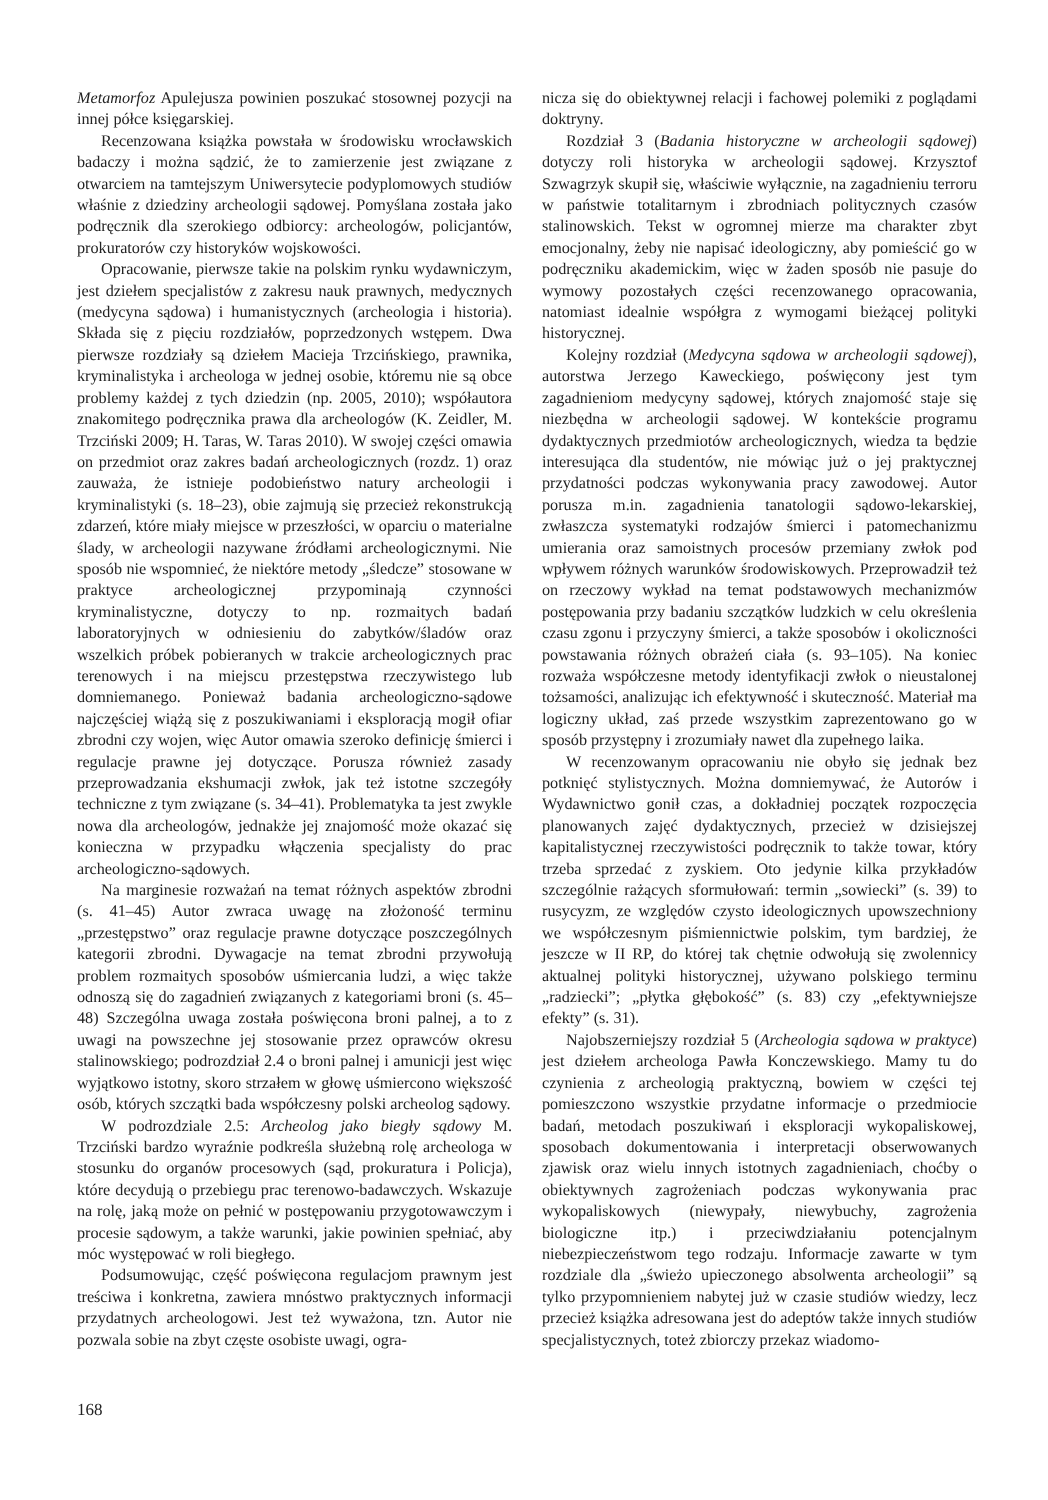Metamorfoz Apulejusza powinien poszukać stosownej pozycji na innej półce księgarskiej.
Recenzowana książka powstała w środowisku wrocławskich badaczy i można sądzić, że to zamierzenie jest związane z otwarciem na tamtejszym Uniwersytecie podyplomowych studiów właśnie z dziedziny archeologii sądowej. Pomyślana została jako podręcznik dla szerokiego odbiorcy: archeologów, policjantów, prokuratorów czy historyków wojskowości.
Opracowanie, pierwsze takie na polskim rynku wydawniczym, jest dziełem specjalistów z zakresu nauk prawnych, medycznych (medycyna sądowa) i humanistycznych (archeologia i historia). Składa się z pięciu rozdziałów, poprzedzonych wstępem. Dwa pierwsze rozdziały są dziełem Macieja Trzcińskiego, prawnika, kryminalistyka i archeologa w jednej osobie, któremu nie są obce problemy każdej z tych dziedzin (np. 2005, 2010); współautora znakomitego podręcznika prawa dla archeologów (K. Zeidler, M. Trzciński 2009; H. Taras, W. Taras 2010). W swojej części omawia on przedmiot oraz zakres badań archeologicznych (rozdz. 1) oraz zauważa, że istnieje podobieństwo natury archeologii i kryminalistyki (s. 18–23), obie zajmują się przecież rekonstrukcją zdarzeń, które miały miejsce w przeszłości, w oparciu o materialne ślady, w archeologii nazywane źródłami archeologicznymi. Nie sposób nie wspomnieć, że niektóre metody „śledcze” stosowane w praktyce archeologicznej przypominają czynności kryminalistyczne, dotyczy to np. rozmaitych badań laboratoryjnych w odniesieniu do zabytków/śladów oraz wszelkich próbek pobieranych w trakcie archeologicznych prac terenowych i na miejscu przestępstwa rzeczywistego lub domniemanego. Ponieważ badania archeologiczno-sądowe najczęściej wiążą się z poszukiwaniami i eksploracją mogił ofiar zbrodni czy wojen, więc Autor omawia szeroko definicję śmierci i regulacje prawne jej dotyczące. Porusza również zasady przeprowadzania ekshumacji zwłok, jak też istotne szczegóły techniczne z tym związane (s. 34–41). Problematyka ta jest zwykle nowa dla archeologów, jednakże jej znajomość może okazać się konieczna w przypadku włączenia specjalisty do prac archeologiczno-sądowych.
Na marginesie rozważań na temat różnych aspektów zbrodni (s. 41–45) Autor zwraca uwagę na złożoność terminu „przestępstwo” oraz regulacje prawne dotyczące poszczególnych kategorii zbrodni. Dywagacje na temat zbrodni przywołują problem rozmaitych sposobów uśmiercania ludzi, a więc także odnoszą się do zagadnień związanych z kategoriami broni (s. 45–48) Szczególna uwaga została poświęcona broni palnej, a to z uwagi na powszechne jej stosowanie przez oprawców okresu stalinowskiego; podrozdział 2.4 o broni palnej i amunicji jest więc wyjątkowo istotny, skoro strzałem w głowę uśmiercono większość osób, których szczątki bada współczesny polski archeolog sądowy.
W podrozdziale 2.5: Archeolog jako biegły sądowy M. Trzciński bardzo wyraźnie podkreśla służebną rolę archeologa w stosunku do organów procesowych (sąd, prokuratura i Policja), które decydują o przebiegu prac terenowo-badawczych. Wskazuje na rolę, jaką może on pełnić w postępowaniu przygotowawczym i procesie sądowym, a także warunki, jakie powinien spełniać, aby móc występować w roli biegłego.
Podsumowując, część poświęcona regulacjom prawnym jest treściwa i konkretna, zawiera mnóstwo praktycznych informacji przydatnych archeologowi. Jest też wyważona, tzn. Autor nie pozwala sobie na zbyt częste osobiste uwagi, ogra-
nicza się do obiektywnej relacji i fachowej polemiki z poglądami doktryny.
Rozdział 3 (Badania historyczne w archeologii sądowej) dotyczy roli historyka w archeologii sądowej. Krzysztof Szwagrzyk skupił się, właściwie wyłącznie, na zagadnieniu terroru w państwie totalitarnym i zbrodniach politycznych czasów stalinowskich. Tekst w ogromnej mierze ma charakter zbyt emocjonalny, żeby nie napisać ideologiczny, aby pomieścić go w podręczniku akademickim, więc w żaden sposób nie pasuje do wymowy pozostałych części recenzowanego opracowania, natomiast idealnie współgra z wymogami bieżącej polityki historycznej.
Kolejny rozdział (Medycyna sądowa w archeologii sądowej), autorstwa Jerzego Kaweckiego, poświęcony jest tym zagadnieniom medycyny sądowej, których znajomość staje się niezbędna w archeologii sądowej. W kontekście programu dydaktycznych przedmiotów archeologicznych, wiedza ta będzie interesująca dla studentów, nie mówiąc już o jej praktycznej przydatności podczas wykonywania pracy zawodowej. Autor porusza m.in. zagadnienia tanatologii sądowo-lekarskiej, zwłaszcza systematyki rodzajów śmierci i patomechanizmu umierania oraz samoistnych procesów przemiany zwłok pod wpływem różnych warunków środowiskowych. Przeprowadził też on rzeczowy wykład na temat podstawowych mechanizmów postępowania przy badaniu szczątków ludzkich w celu określenia czasu zgonu i przyczyny śmierci, a także sposobów i okoliczności powstawania różnych obrażeń ciała (s. 93–105). Na koniec rozważa współczesne metody identyfikacji zwłok o nieustalonej tożsamości, analizując ich efektywność i skuteczność. Materiał ma logiczny układ, zaś przede wszystkim zaprezentowano go w sposób przystępny i zrozumiały nawet dla zupełnego laika.
W recenzowanym opracowaniu nie obyło się jednak bez potknięć stylistycznych. Można domniemywać, że Autorów i Wydawnictwo gonił czas, a dokładniej początek rozpoczęcia planowanych zajęć dydaktycznych, przecież w dzisiejszej kapitalistycznej rzeczywistości podręcznik to także towar, który trzeba sprzedać z zyskiem. Oto jedynie kilka przykładów szczególnie rażących sformułowań: termin „sowiecki” (s. 39) to rusycyzm, ze względów czysto ideologicznych upowszechniony we współczesnym piśmiennictwie polskim, tym bardziej, że jeszcze w II RP, do której tak chętnie odwołują się zwolennicy aktualnej polityki historycznej, używano polskiego terminu „radziecki”; „płytka głębokość” (s. 83) czy „efektywniejsze efekty” (s. 31).
Najobszerniejszy rozdział 5 (Archeologia sądowa w praktyce) jest dziełem archeologa Pawła Konczewskiego. Mamy tu do czynienia z archeologią praktyczną, bowiem w części tej pomieszczono wszystkie przydatne informacje o przedmiocie badań, metodach poszukiwań i eksploracji wykopaliskowej, sposobach dokumentowania i interpretacji obserwowanych zjawisk oraz wielu innych istotnych zagadnieniach, choćby o obiektywnych zagrożeniach podczas wykonywania prac wykopaliskowych (niewypały, niewybuchy, zagrożenia biologiczne itp.) i przeciwdziałaniu potencjalnym niebezpieczeństwom tego rodzaju. Informacje zawarte w tym rozdziale dla „świeżo upieczonego absolwenta archeologii” są tylko przypomnieniem nabytej już w czasie studiów wiedzy, lecz przecież książka adresowana jest do adeptów także innych studiów specjalistycznych, toteż zbiorczy przekaz wiadomo-
168